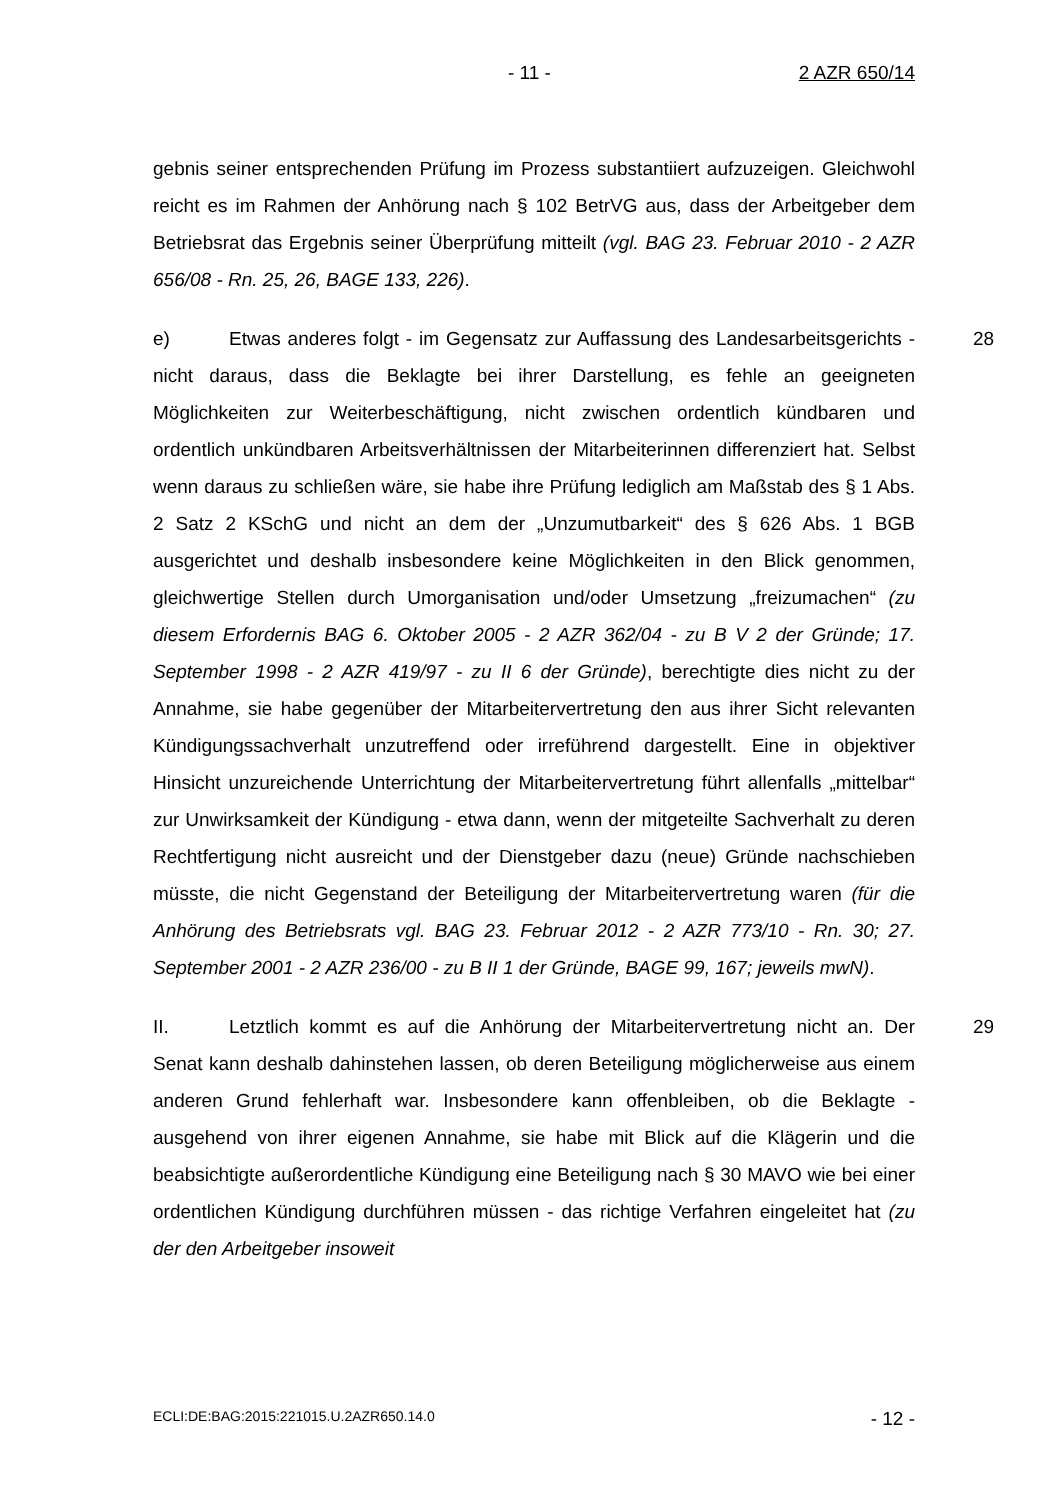- 11 - 2 AZR 650/14
gebnis seiner entsprechenden Prüfung im Prozess substantiiert aufzuzeigen. Gleichwohl reicht es im Rahmen der Anhörung nach § 102 BetrVG aus, dass der Arbeitgeber dem Betriebsrat das Ergebnis seiner Überprüfung mitteilt (vgl. BAG 23. Februar 2010 - 2 AZR 656/08 - Rn. 25, 26, BAGE 133, 226).
28 e) Etwas anderes folgt - im Gegensatz zur Auffassung des Landesarbeitsgerichts - nicht daraus, dass die Beklagte bei ihrer Darstellung, es fehle an geeigneten Möglichkeiten zur Weiterbeschäftigung, nicht zwischen ordentlich kündbaren und ordentlich unkündbaren Arbeitsverhältnissen der Mitarbeiterinnen differenziert hat. Selbst wenn daraus zu schließen wäre, sie habe ihre Prüfung lediglich am Maßstab des § 1 Abs. 2 Satz 2 KSchG und nicht an dem der „Unzumutbarkeit“ des § 626 Abs. 1 BGB ausgerichtet und deshalb insbesondere keine Möglichkeiten in den Blick genommen, gleichwertige Stellen durch Umorganisation und/oder Umsetzung „freizumachen“ (zu diesem Erfordernis BAG 6. Oktober 2005 - 2 AZR 362/04 - zu B V 2 der Gründe; 17. September 1998 - 2 AZR 419/97 - zu II 6 der Gründe), berechtigte dies nicht zu der Annahme, sie habe gegenüber der Mitarbeitervertretung den aus ihrer Sicht relevanten Kündigungssachverhalt unzutreffend oder irreführend dargestellt. Eine in objektiver Hinsicht unzureichende Unterrichtung der Mitarbeitervertretung führt allenfalls „mittelbar“ zur Unwirksamkeit der Kündigung - etwa dann, wenn der mitgeteilte Sachverhalt zu deren Rechtfertigung nicht ausreicht und der Dienstgeber dazu (neue) Gründe nachschieben müsste, die nicht Gegenstand der Beteiligung der Mitarbeitervertretung waren (für die Anhörung des Betriebsrats vgl. BAG 23. Februar 2012 - 2 AZR 773/10 - Rn. 30; 27. September 2001 - 2 AZR 236/00 - zu B II 1 der Gründe, BAGE 99, 167; jeweils mwN).
29 II. Letztlich kommt es auf die Anhörung der Mitarbeitervertretung nicht an. Der Senat kann deshalb dahinstehen lassen, ob deren Beteiligung möglicherweise aus einem anderen Grund fehlerhaft war. Insbesondere kann offenbleiben, ob die Beklagte - ausgehend von ihrer eigenen Annahme, sie habe mit Blick auf die Klägerin und die beabsichtigte außerordentliche Kündigung eine Beteiligung nach § 30 MAVO wie bei einer ordentlichen Kündigung durchführen müssen - das richtige Verfahren eingeleitet hat (zu der den Arbeitgeber insoweit
ECLI:DE:BAG:2015:221015.U.2AZR650.14.0 - 12 -